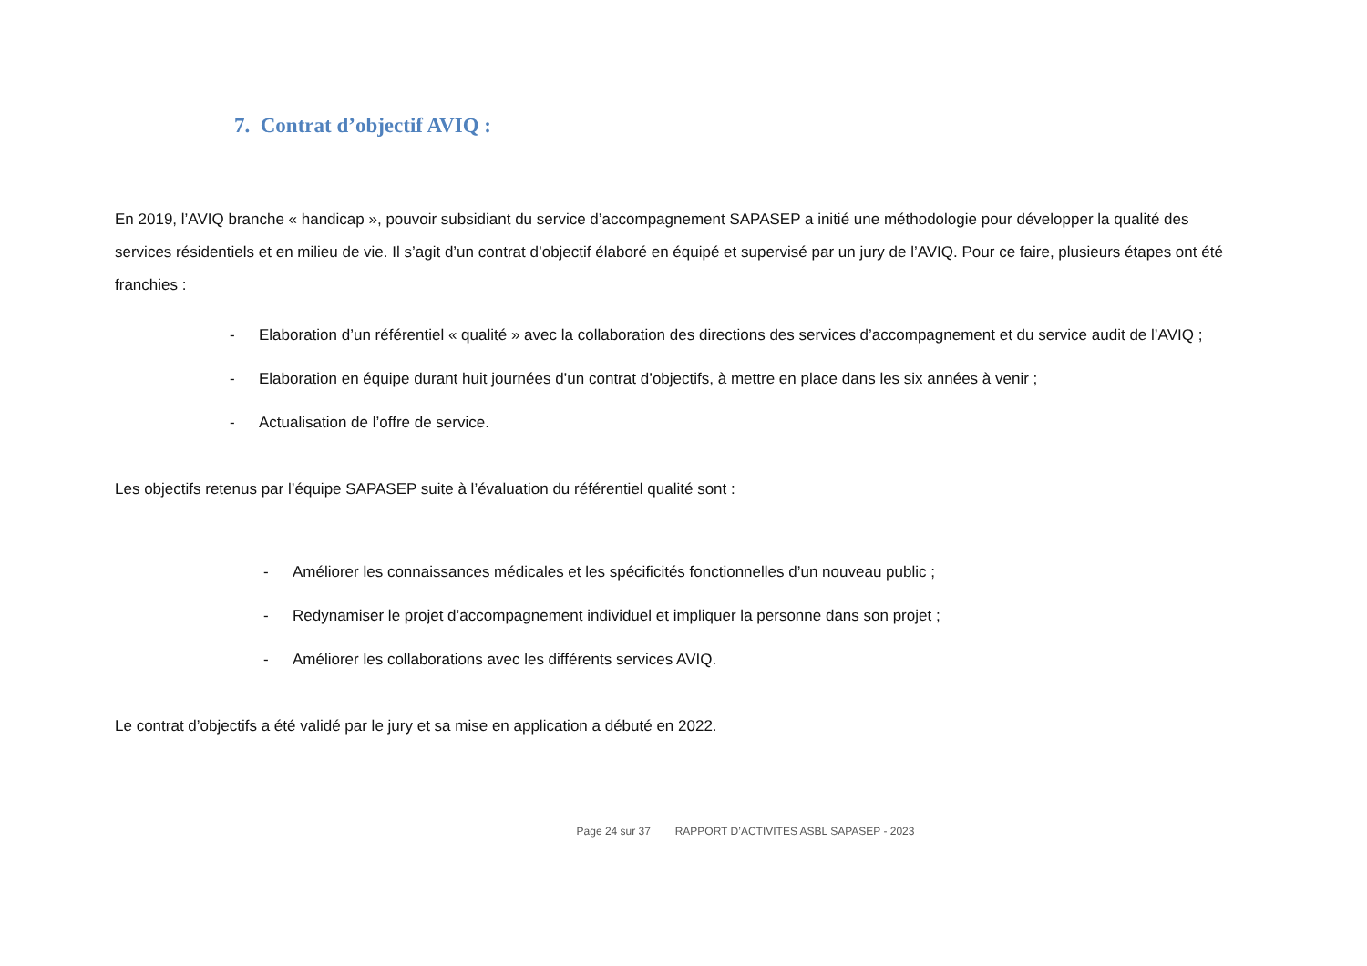7. Contrat d’objectif AVIQ :
En 2019, l’AVIQ branche « handicap », pouvoir subsidiant du service d’accompagnement SAPASEP a initié une méthodologie pour développer la qualité des services résidentiels et en milieu de vie. Il s’agit d’un contrat d’objectif élaboré en équipé et supervisé par un jury de l’AVIQ. Pour ce faire, plusieurs étapes ont été franchies :
- Elaboration d’un référentiel « qualité » avec la collaboration des directions des services d’accompagnement et du service audit de l’AVIQ ;
- Elaboration en équipe durant huit journées d’un contrat d’objectifs, à mettre en place dans les six années à venir ;
- Actualisation de l’offre de service.
Les objectifs retenus par l’équipe SAPASEP suite à l’évaluation du référentiel qualité sont :
- Améliorer les connaissances médicales et les spécificités fonctionnelles d’un nouveau public ;
- Redynamiser le projet d’accompagnement individuel et impliquer la personne dans son projet ;
- Améliorer les collaborations avec les différents services AVIQ.
Le contrat d’objectifs a été validé par le jury et sa mise en application a débuté en 2022.
Page 24 sur 37 RAPPORT D’ACTIVITES ASBL SAPASEP - 2023